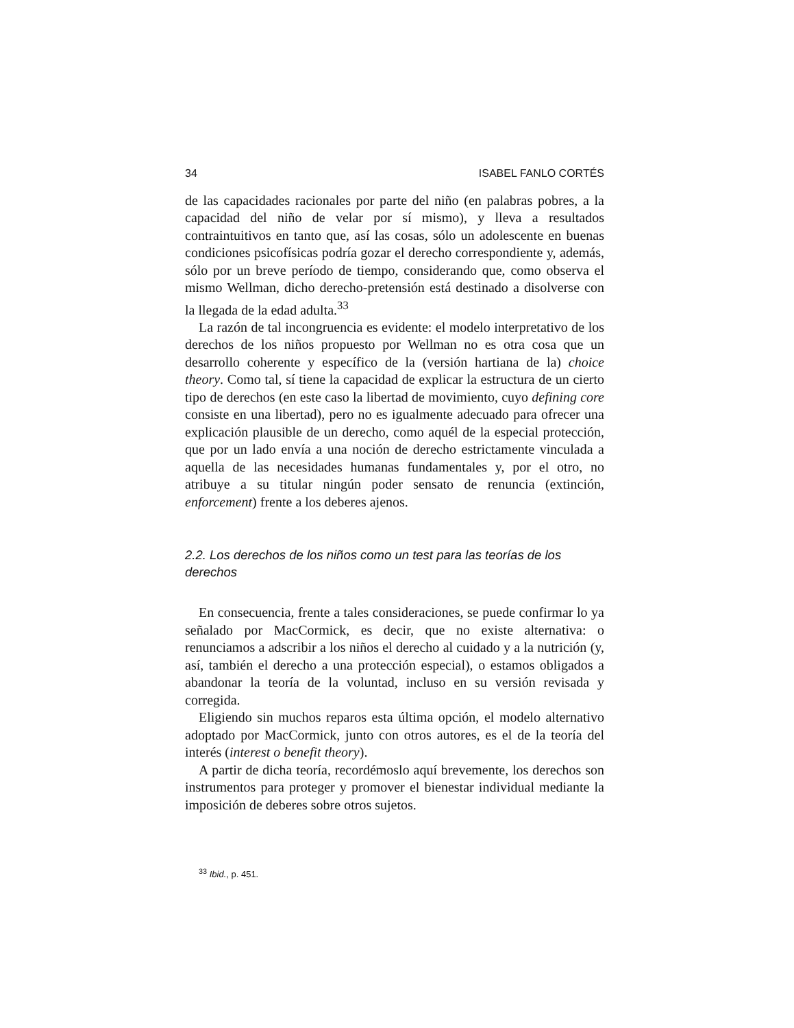34 ISABEL FANLO CORTÉS
de las capacidades racionales por parte del niño (en palabras pobres, a la capacidad del niño de velar por sí mismo), y lleva a resultados contraintuitivos en tanto que, así las cosas, sólo un adolescente en buenas condiciones psicofísicas podría gozar el derecho correspondiente y, además, sólo por un breve período de tiempo, considerando que, como observa el mismo Wellman, dicho derecho-pretensión está destinado a disolverse con la llegada de la edad adulta.<sup>33</sup>
La razón de tal incongruencia es evidente: el modelo interpretativo de los derechos de los niños propuesto por Wellman no es otra cosa que un desarrollo coherente y específico de la (versión hartiana de la) choice theory. Como tal, sí tiene la capacidad de explicar la estructura de un cierto tipo de derechos (en este caso la libertad de movimiento, cuyo defining core consiste en una libertad), pero no es igualmente adecuado para ofrecer una explicación plausible de un derecho, como aquél de la especial protección, que por un lado envía a una noción de derecho estrictamente vinculada a aquella de las necesidades humanas fundamentales y, por el otro, no atribuye a su titular ningún poder sensato de renuncia (extinción, enforcement) frente a los deberes ajenos.
2.2. Los derechos de los niños como un test para las teorías de los derechos
En consecuencia, frente a tales consideraciones, se puede confirmar lo ya señalado por MacCormick, es decir, que no existe alternativa: o renunciamos a adscribir a los niños el derecho al cuidado y a la nutrición (y, así, también el derecho a una protección especial), o estamos obligados a abandonar la teoría de la voluntad, incluso en su versión revisada y corregida.
Eligiendo sin muchos reparos esta última opción, el modelo alternativo adoptado por MacCormick, junto con otros autores, es el de la teoría del interés (interest o benefit theory).
A partir de dicha teoría, recordémoslo aquí brevemente, los derechos son instrumentos para proteger y promover el bienestar individual mediante la imposición de deberes sobre otros sujetos.
<sup>33</sup> Ibid., p. 451.